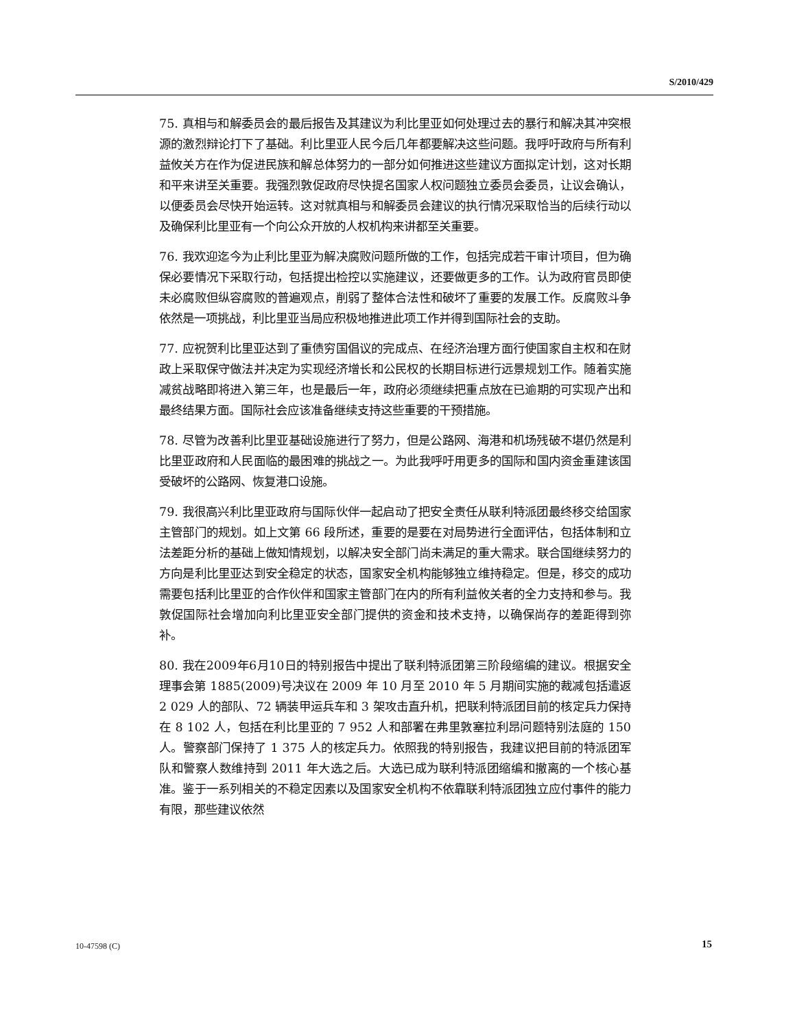S/2010/429
75. 真相与和解委员会的最后报告及其建议为利比里亚如何处理过去的暴行和解决其冲突根源的激烈辩论打下了基础。利比里亚人民今后几年都要解决这些问题。我呼吁政府与所有利益攸关方在作为促进民族和解总体努力的一部分如何推进这些建议方面拟定计划，这对长期和平来讲至关重要。我强烈敦促政府尽快提名国家人权问题独立委员会委员，让议会确认，以便委员会尽快开始运转。这对就真相与和解委员会建议的执行情况采取恰当的后续行动以及确保利比里亚有一个向公众开放的人权机构来讲都至关重要。
76. 我欢迎迄今为止利比里亚为解决腐败问题所做的工作，包括完成若干审计项目，但为确保必要情况下采取行动，包括提出检控以实施建议，还要做更多的工作。认为政府官员即使未必腐败但纵容腐败的普遍观点，削弱了整体合法性和破坏了重要的发展工作。反腐败斗争依然是一项挑战，利比里亚当局应积极地推进此项工作并得到国际社会的支助。
77. 应祝贺利比里亚达到了重债穷国倡议的完成点、在经济治理方面行使国家自主权和在财政上采取保守做法并决定为实现经济增长和公民权的长期目标进行远景规划工作。随着实施减贫战略即将进入第三年，也是最后一年，政府必须继续把重点放在已逾期的可实现产出和最终结果方面。国际社会应该准备继续支持这些重要的干预措施。
78. 尽管为改善利比里亚基础设施进行了努力，但是公路网、海港和机场残破不堪仍然是利比里亚政府和人民面临的最困难的挑战之一。为此我呼吁用更多的国际和国内资金重建该国受破坏的公路网、恢复港口设施。
79. 我很高兴利比里亚政府与国际伙伴一起启动了把安全责任从联利特派团最终移交给国家主管部门的规划。如上文第 66 段所述，重要的是要在对局势进行全面评估，包括体制和立法差距分析的基础上做知情规划，以解决安全部门尚未满足的重大需求。联合国继续努力的方向是利比里亚达到安全稳定的状态，国家安全机构能够独立维持稳定。但是，移交的成功需要包括利比里亚的合作伙伴和国家主管部门在内的所有利益攸关者的全力支持和参与。我敦促国际社会增加向利比里亚安全部门提供的资金和技术支持，以确保尚存的差距得到弥补。
80. 我在2009年6月10日的特别报告中提出了联利特派团第三阶段缩编的建议。根据安全理事会第 1885(2009)号决议在 2009 年 10 月至 2010 年 5 月期间实施的裁减包括遣返 2 029 人的部队、72 辆装甲运兵车和 3 架攻击直升机，把联利特派团目前的核定兵力保持在 8 102 人，包括在利比里亚的 7 952 人和部署在弗里敦塞拉利昂问题特别法庭的 150 人。警察部门保持了 1 375 人的核定兵力。依照我的特别报告，我建议把目前的特派团军队和警察人数维持到 2011 年大选之后。大选已成为联利特派团缩编和撤离的一个核心基准。鉴于一系列相关的不稳定因素以及国家安全机构不依靠联利特派团独立应付事件的能力有限，那些建议依然
10-47598 (C) 15